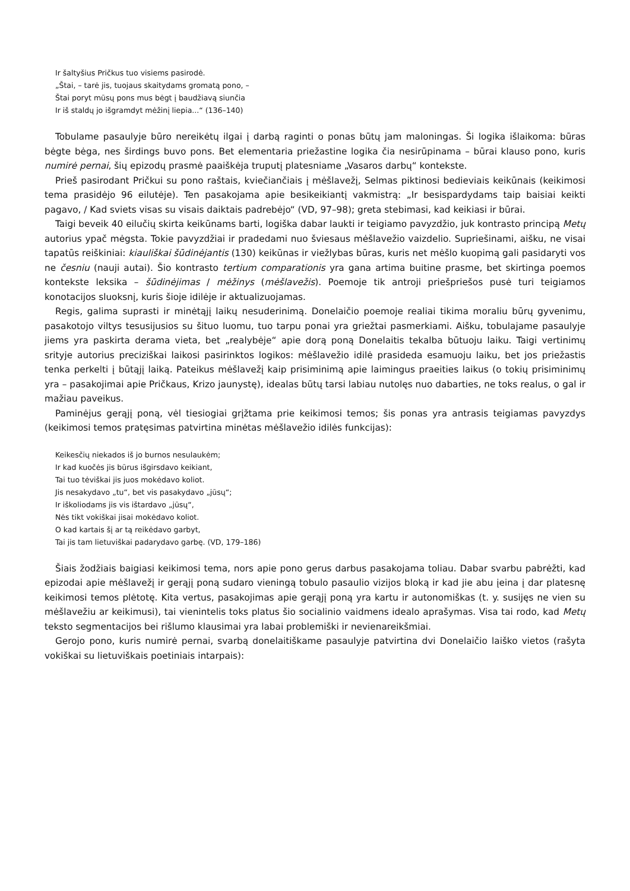Ir šaltyšius Pričkus tuo visiems pasirodė.
„Štai, – tarė jis, tuojaus skaitydams gromatą pono, –
Štai poryt mūsų pons mus bėgt į baudžiavą siunčia
Ir iš staldų jo išgramdyt mėžinį liepia...“ (136–140)
Tobulame pasaulyje būro nereikėtų ilgai į darbą raginti o ponas būtų jam maloningas. Ši logika išlaikoma: būras bėgte bėga, nes širdings buvo pons. Bet elementaria priežastine logika čia nesirūpinama – būrai klauso pono, kuris numirė pernai, šių epizodų prasmė paaiškėja truputį platesniame „Vasaros darbų“ kontekste.
Prieš pasirodant Pričkui su pono raštais, kviečiančiais į mėšlavežį, Selmas piktinosi bedieviais keikūnais (keikimosi tema prasidėjo 96 eilutėje). Ten pasakojama apie besikeikiantį vakmistrą: „Ir besispardydams taip baisiai keikti pagavo, / Kad sviets visas su visais daiktais padrebėjo“ (VD, 97–98); greta stebimasi, kad keikiasi ir būrai.
Taigi beveik 40 eilučių skirta keikūnams barti, logiška dabar laukti ir teigiamo pavyzdžio, juk kontrasto principą Metų autorius ypač mėgsta. Tokie pavyzdžiai ir pradedami nuo šviesaus mėšlavežio vaizdelio. Supriešinami, aišku, ne visai tapatūs reiškiniai: kiauliškai šūdinėjantis (130) keikūnas ir viežlybas būras, kuris net mėšlo kuopimą gali pasidaryti vos ne česniu (nauji autai). Šio kontrasto tertium comparationis yra gana artima buitine prasme, bet skirtinga poemos kontekste leksika – šūdinėjimas / mėžinys (mėšlavežis). Poemoje tik antroji priešpriešos pusė turi teigiamos konotacijos sluoksnį, kuris šioje idilėje ir aktualizuojamas.
Regis, galima suprasti ir minėtąjį laikų nesuderinimą. Donelaičio poemoje realiai tikima moraliu būrų gyvenimu, pasakotojo viltys tesusijusios su šituo luomu, tuo tarpu ponai yra griežtai pasmerkiami. Aišku, tobulajame pasaulyje jiems yra paskirta derama vieta, bet „realybėje“ apie dorą poną Donelaitis tekalba būtuoju laiku. Taigi vertinimų srityje autorius preciziškai laikosi pasirinktos logikos: mėšlavežio idilė prasideda esamuoju laiku, bet jos priežastis tenka perkelti į būtąjį laiką. Pateikus mėšlavežį kaip prisiminimą apie laimingus praeities laikus (o tokių prisiminimų yra – pasakojimai apie Pričkaus, Krizo jaunystę), idealas būtų tarsi labiau nutolęs nuo dabarties, ne toks realus, o gal ir mažiau paveikus.
Paminėjus gerąjį poną, vėl tiesiogiai grįžtama prie keikimosi temos; šis ponas yra antrasis teigiamas pavyzdys (keikimosi temos pratęsimas patvirtina minėtas mėšlavežio idilės funkcijas):
Keikesčių niekados iš jo burnos nesulaukėm;
Ir kad kuočės jis būrus išgirsdavo keikiant,
Tai tuo tėviškai jis juos mokėdavo koliot.
Jis nesakydavo „tu“, bet vis pasakydavo „jūsų“;
Ir iškoliodams jis vis ištardavo „jūsų“,
Nės tikt vokiškai jisai mokėdavo koliot.
O kad kartais šį ar tą reikėdavo garbyt,
Tai jis tam lietuviškai padarydavo garbę. (VD, 179–186)
Šiais žodžiais baigiasi keikimosi tema, nors apie pono gerus darbus pasakojama toliau. Dabar svarbu pabrėžti, kad epizodai apie mėšlavežį ir gerąjį poną sudaro vieningą tobulo pasaulio vizijos bloką ir kad jie abu įeina į dar platesnę keikimosi temos plėtotę. Kita vertus, pasakojimas apie gerąjį poną yra kartu ir autonomiškas (t. y. susijęs ne vien su mėšlavežiu ar keikimusi), tai vienintelis toks platus šio socialinio vaidmens idealo aprašymas. Visa tai rodo, kad Metų teksto segmentacijos bei rišlumo klausimai yra labai problemiški ir nevienareikšmiai.
Gerojo pono, kuris numirė pernai, svarbą donelaitiškame pasaulyje patvirtina dvi Donelaičio laiško vietos (rašyta vokiškai su lietuviškais poetiniais intarpais):